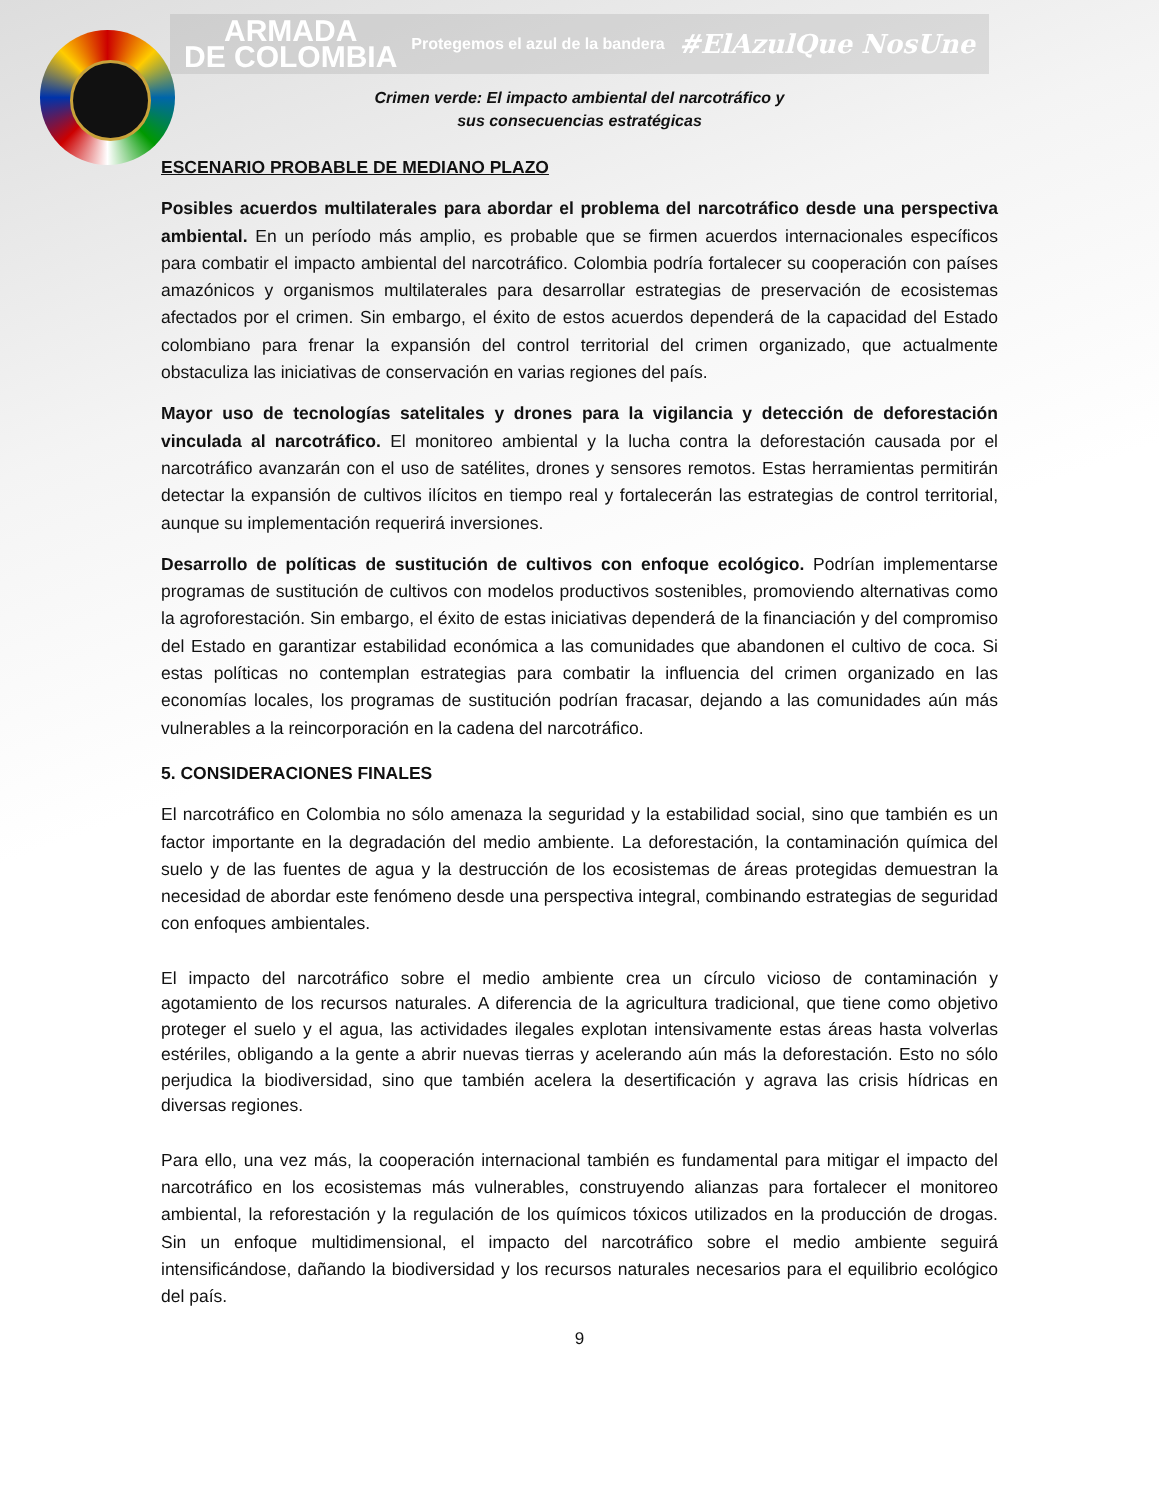ARMADA
DE COLOMBIA Protegemos el azul de la bandera #ElAzulQue NosUne
Crimen verde: El impacto ambiental del narcotráfico y
sus consecuencias estratégicas
ESCENARIO PROBABLE DE MEDIANO PLAZO
Posibles acuerdos multilaterales para abordar el problema del narcotráfico desde una perspectiva ambiental. En un período más amplio, es probable que se firmen acuerdos internacionales específicos para combatir el impacto ambiental del narcotráfico. Colombia podría fortalecer su cooperación con países amazónicos y organismos multilaterales para desarrollar estrategias de preservación de ecosistemas afectados por el crimen. Sin embargo, el éxito de estos acuerdos dependerá de la capacidad del Estado colombiano para frenar la expansión del control territorial del crimen organizado, que actualmente obstaculiza las iniciativas de conservación en varias regiones del país.
Mayor uso de tecnologías satelitales y drones para la vigilancia y detección de deforestación vinculada al narcotráfico. El monitoreo ambiental y la lucha contra la deforestación causada por el narcotráfico avanzarán con el uso de satélites, drones y sensores remotos. Estas herramientas permitirán detectar la expansión de cultivos ilícitos en tiempo real y fortalecerán las estrategias de control territorial, aunque su implementación requerirá inversiones.
Desarrollo de políticas de sustitución de cultivos con enfoque ecológico. Podrían implementarse programas de sustitución de cultivos con modelos productivos sostenibles, promoviendo alternativas como la agroforestación. Sin embargo, el éxito de estas iniciativas dependerá de la financiación y del compromiso del Estado en garantizar estabilidad económica a las comunidades que abandonen el cultivo de coca. Si estas políticas no contemplan estrategias para combatir la influencia del crimen organizado en las economías locales, los programas de sustitución podrían fracasar, dejando a las comunidades aún más vulnerables a la reincorporación en la cadena del narcotráfico.
5. CONSIDERACIONES FINALES
El narcotráfico en Colombia no sólo amenaza la seguridad y la estabilidad social, sino que también es un factor importante en la degradación del medio ambiente. La deforestación, la contaminación química del suelo y de las fuentes de agua y la destrucción de los ecosistemas de áreas protegidas demuestran la necesidad de abordar este fenómeno desde una perspectiva integral, combinando estrategias de seguridad con enfoques ambientales.
El impacto del narcotráfico sobre el medio ambiente crea un círculo vicioso de contaminación y agotamiento de los recursos naturales. A diferencia de la agricultura tradicional, que tiene como objetivo proteger el suelo y el agua, las actividades ilegales explotan intensivamente estas áreas hasta volverlas estériles, obligando a la gente a abrir nuevas tierras y acelerando aún más la deforestación. Esto no sólo perjudica la biodiversidad, sino que también acelera la desertificación y agrava las crisis hídricas en diversas regiones.
Para ello, una vez más, la cooperación internacional también es fundamental para mitigar el impacto del narcotráfico en los ecosistemas más vulnerables, construyendo alianzas para fortalecer el monitoreo ambiental, la reforestación y la regulación de los químicos tóxicos utilizados en la producción de drogas. Sin un enfoque multidimensional, el impacto del narcotráfico sobre el medio ambiente seguirá intensificándose, dañando la biodiversidad y los recursos naturales necesarios para el equilibrio ecológico del país.
9